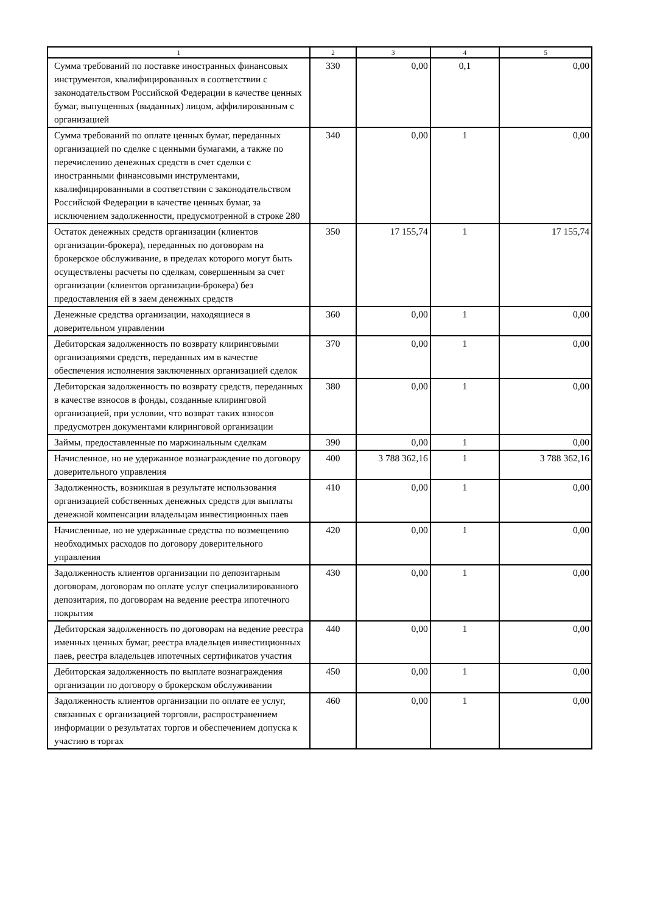| 1 | 2 | 3 | 4 | 5 |
| --- | --- | --- | --- | --- |
| Сумма требований по поставке иностранных финансовых инструментов, квалифицированных в соответствии с законодательством Российской Федерации в качестве ценных бумаг, выпущенных (выданных) лицом, аффилированным с организацией | 330 | 0,00 | 0,1 | 0,00 |
| Сумма требований по оплате ценных бумаг, переданных организацией по сделке с ценными бумагами, а также по перечислению денежных средств в счет сделки с иностранными финансовыми инструментами, квалифицированными в соответствии с законодательством Российской Федерации в качестве ценных бумаг, за исключением задолженности, предусмотренной в строке 280 | 340 | 0,00 | 1 | 0,00 |
| Остаток денежных средств организации (клиентов организации-брокера), переданных по договорам на брокерское обслуживание, в пределах которого могут быть осуществлены расчеты по сделкам, совершенным за счет организации (клиентов организации-брокера) без предоставления ей в заем денежных средств | 350 | 17 155,74 | 1 | 17 155,74 |
| Денежные средства организации, находящиеся в доверительном управлении | 360 | 0,00 | 1 | 0,00 |
| Дебиторская задолженность по возврату клиринговыми организациями средств, переданных им в качестве обеспечения исполнения заключенных организацией сделок | 370 | 0,00 | 1 | 0,00 |
| Дебиторская задолженность по возврату средств, переданных в качестве взносов в фонды, созданные клиринговой организацией, при условии, что возврат таких взносов предусмотрен документами клиринговой организации | 380 | 0,00 | 1 | 0,00 |
| Займы, предоставленные по маржинальным сделкам | 390 | 0,00 | 1 | 0,00 |
| Начисленное, но не удержанное вознаграждение по договору доверительного управления | 400 | 3 788 362,16 | 1 | 3 788 362,16 |
| Задолженность, возникшая в результате использования организацией собственных денежных средств для выплаты денежной компенсации владельцам инвестиционных паев | 410 | 0,00 | 1 | 0,00 |
| Начисленные, но не удержанные средства по возмещению необходимых расходов по договору доверительного управления | 420 | 0,00 | 1 | 0,00 |
| Задолженность клиентов организации по депозитарным договорам, договорам по оплате услуг специализированного депозитария, по договорам на ведение реестра ипотечного покрытия | 430 | 0,00 | 1 | 0,00 |
| Дебиторская задолженность по договорам на ведение реестра именных ценных бумаг, реестра владельцев инвестиционных паев, реестра владельцев ипотечных сертификатов участия | 440 | 0,00 | 1 | 0,00 |
| Дебиторская задолженность по выплате вознаграждения организации по договору о брокерском обслуживании | 450 | 0,00 | 1 | 0,00 |
| Задолженность клиентов организации по оплате ее услуг, связанных с организацией торговли, распространением информации о результатах торгов и обеспечением допуска к участию в торгах | 460 | 0,00 | 1 | 0,00 |